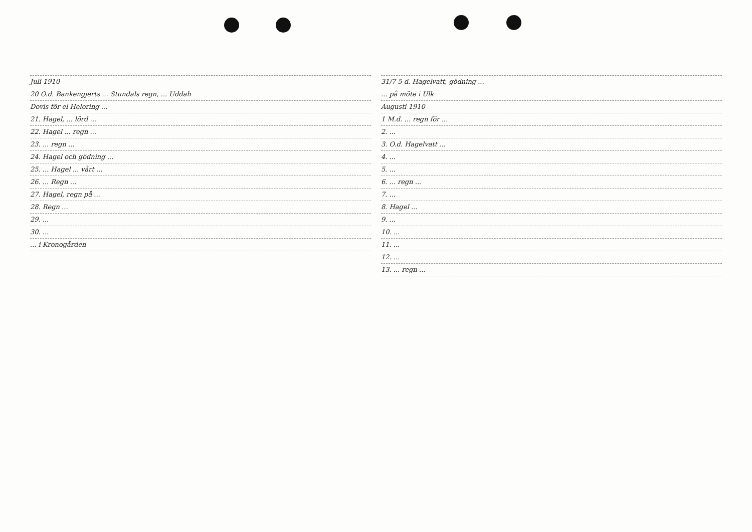Juli 1910
20 O.d. Bankengjerts ... Stundals regn, ... Uddah
Dovis för el Heloring ...
21. Hagel, ... lörd ...
22. Hagel ... regn ...
23. ... regn ...
24. Hagel och gödning ...
25. ... Hagel ... vårt ...
26. ... Regn ...
27. Hagel, regn på ...
28. Regn ...
29. ...
30. ...
... i Kronogården
31/7 5 d. Hagelvatt, gödning ...
... på möte i Ulk
Augusti 1910
1 M.d. ... regn för ...
2. ...
3. O.d. Hagelvatt ...
4. ...
5. ...
6. ... regn ...
7. ...
8. Hagel ...
9. ...
10. ...
11. ...
12. ...
13. ... regn ...